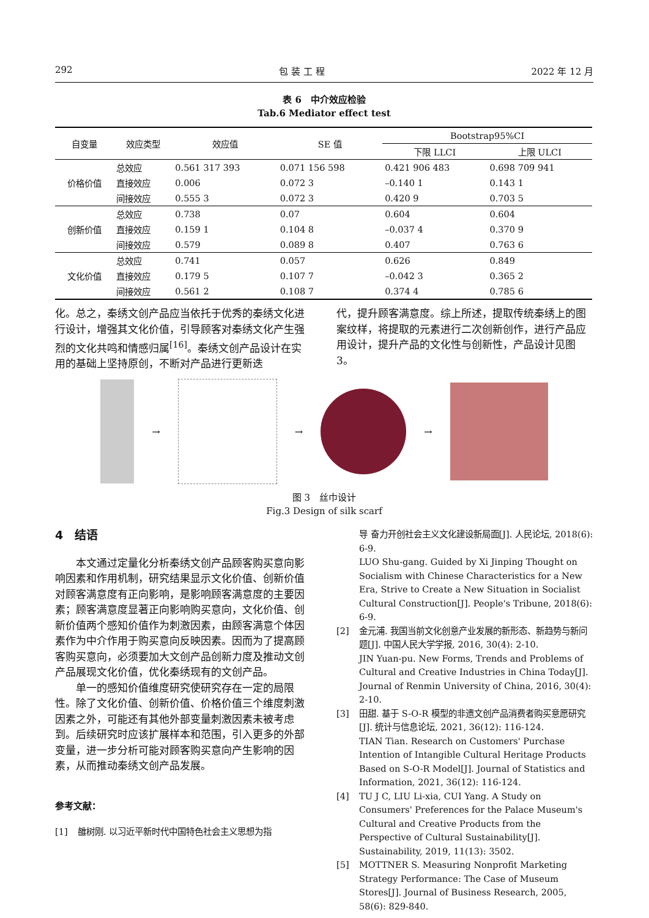292 包 装 工 程 2022 年 12 月
表 6　中介效应检验
Tab.6 Mediator effect test
| 自变量 | 效应类型 | 效应值 | SE 值 | Bootstrap95%CI | |
| --- | --- | --- | --- | --- | --- |
| | | | | 下限 LLCI | 上限 ULCI |
| 价格价值 | 总效应 | 0.561 317 393 | 0.071 156 598 | 0.421 906 483 | 0.698 709 941 |
| | 直接效应 | 0.006 | 0.072 3 | –0.140 1 | 0.143 1 |
| | 间接效应 | 0.555 3 | 0.072 3 | 0.420 9 | 0.703 5 |
| 创新价值 | 总效应 | 0.738 | 0.07 | 0.604 | 0.604 |
| | 直接效应 | 0.159 1 | 0.104 8 | –0.037 4 | 0.370 9 |
| | 间接效应 | 0.579 | 0.089 8 | 0.407 | 0.763 6 |
| 文化价值 | 总效应 | 0.741 | 0.057 | 0.626 | 0.849 |
| | 直接效应 | 0.179 5 | 0.107 7 | –0.042 3 | 0.365 2 |
| | 间接效应 | 0.561 2 | 0.108 7 | 0.374 4 | 0.785 6 |
化。总之，秦绣文创产品应当依托于优秀的秦绣文化进行设计，增强其文化价值，引导顾客对秦绣文化产生强烈的文化共鸣和情感归属<sup>[16]</sup>。秦绣文创产品设计在实用的基础上坚持原创，不断对产品进行更新迭
代，提升顾客满意度。综上所述，提取传统秦绣上的图案纹样，将提取的元素进行二次创新创作，进行产品应用设计，提升产品的文化性与创新性，产品设计见图 3。
→ → →
图 3　丝巾设计
Fig.3 Design of silk scarf
4　结语
本文通过定量化分析秦绣文创产品顾客购买意向影响因素和作用机制，研究结果显示文化价值、创新价值对顾客满意度有正向影响，是影响顾客满意度的主要因素；顾客满意度显著正向影响购买意向，文化价值、创新价值两个感知价值作为刺激因素，由顾客满意个体因素作为中介作用于购买意向反映因素。因而为了提高顾客购买意向，必须要加大文创产品创新力度及推动文创产品展现文化价值，优化秦绣现有的文创产品。
单一的感知价值维度研究使研究存在一定的局限性。除了文化价值、创新价值、价格价值三个维度刺激因素之外，可能还有其他外部变量刺激因素未被考虑到。后续研究时应该扩展样本和范围，引入更多的外部变量，进一步分析可能对顾客购买意向产生影响的因素，从而推动秦绣文创产品发展。
参考文献：
[1] 雒树刚. 以习近平新时代中国特色社会主义思想为指
导 奋力开创社会主义文化建设新局面[J]. 人民论坛, 2018(6): 6-9.
LUO Shu-gang. Guided by Xi Jinping Thought on Socialism with Chinese Characteristics for a New Era, Strive to Create a New Situation in Socialist Cultural Construction[J]. People's Tribune, 2018(6): 6-9.
[2] 金元浦. 我国当前文化创意产业发展的新形态、新趋势与新问题[J]. 中国人民大学学报, 2016, 30(4): 2-10.
JIN Yuan-pu. New Forms, Trends and Problems of Cultural and Creative Industries in China Today[J]. Journal of Renmin University of China, 2016, 30(4): 2-10.
[3] 田甜. 基于 S-O-R 模型的非遗文创产品消费者购买意愿研究[J]. 统计与信息论坛, 2021, 36(12): 116-124.
TIAN Tian. Research on Customers' Purchase Intention of Intangible Cultural Heritage Products Based on S-O-R Model[J]. Journal of Statistics and Information, 2021, 36(12): 116-124.
[4] TU J C, LIU Li-xia, CUI Yang. A Study on Consumers' Preferences for the Palace Museum's Cultural and Creative Products from the Perspective of Cultural Sustainability[J]. Sustainability, 2019, 11(13): 3502.
[5] MOTTNER S. Measuring Nonprofit Marketing Strategy Performance: The Case of Museum Stores[J]. Journal of Business Research, 2005, 58(6): 829-840.